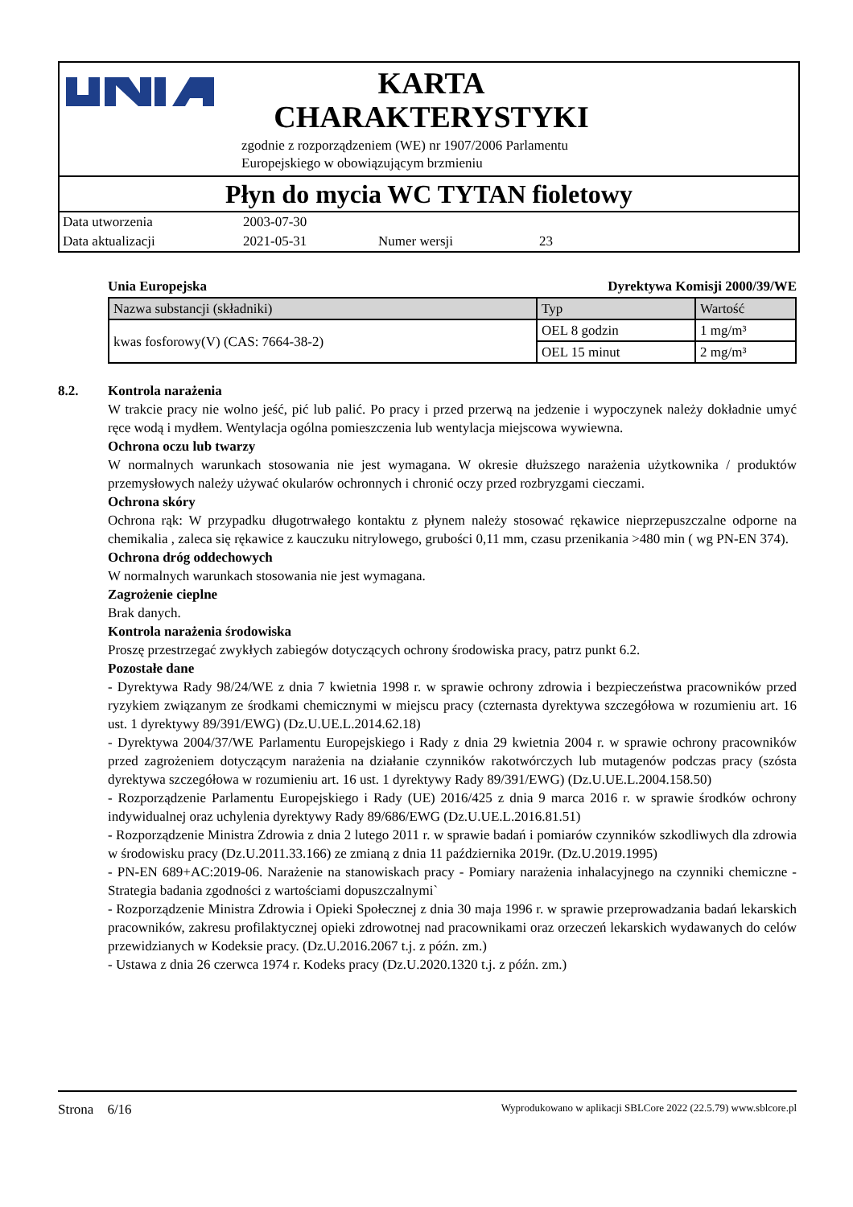KARTA
CHARAKTERYSTYKI
zgodnie z rozporządzeniem (WE) nr 1907/2006 Parlamentu
Europejskiego w obowiązującym brzmieniu
Płyn do mycia WC TYTAN fioletowy
Data utworzenia 2003-07-30
Data aktualizacji 2021-05-31 Numer wersji 23
Unia Europejska Dyrektywa Komisji 2000/39/WE
| Nazwa substancji (składniki) | Typ | Wartość |
| --- | --- | --- |
| kwas fosforowy(V) (CAS: 7664-38-2) | OEL 8 godzin | 1 mg/m³ |
| | OEL 15 minut | 2 mg/m³ |
8.2. Kontrola narażenia
W trakcie pracy nie wolno jeść, pić lub palić. Po pracy i przed przerwą na jedzenie i wypoczynek należy dokładnie umyć ręce wodą i mydłem. Wentylacja ogólna pomieszczenia lub wentylacja miejscowa wywiewna.
Ochrona oczu lub twarzy
W normalnych warunkach stosowania nie jest wymagana. W okresie dłuższego narażenia użytkownika / produktów przemysłowych należy używać okularów ochronnych i chronić oczy przed rozbryzgami cieczami.
Ochrona skóry
Ochrona rąk: W przypadku długotrwałego kontaktu z płynem należy stosować rękawice nieprzepuszczalne odporne na chemikalia , zaleca się rękawice z kauczuku nitrylowego, grubości 0,11 mm, czasu przenikania >480 min ( wg PN-EN 374).
Ochrona dróg oddechowych
W normalnych warunkach stosowania nie jest wymagana.
Zagrożenie cieplne
Brak danych.
Kontrola narażenia środowiska
Proszę przestrzegać zwykłych zabiegów dotyczących ochrony środowiska pracy, patrz punkt 6.2.
Pozostałe dane
- Dyrektywa Rady 98/24/WE z dnia 7 kwietnia 1998 r. w sprawie ochrony zdrowia i bezpieczeństwa pracowników przed ryzykiem związanym ze środkami chemicznymi w miejscu pracy (czternasta dyrektywa szczegółowa w rozumieniu art. 16 ust. 1 dyrektywy 89/391/EWG) (Dz.U.UE.L.2014.62.18)
- Dyrektywa 2004/37/WE Parlamentu Europejskiego i Rady z dnia 29 kwietnia 2004 r. w sprawie ochrony pracowników przed zagrożeniem dotyczącym narażenia na działanie czynników rakotwórczych lub mutagenów podczas pracy (szósta dyrektywa szczegółowa w rozumieniu art. 16 ust. 1 dyrektywy Rady 89/391/EWG) (Dz.U.UE.L.2004.158.50)
- Rozporządzenie Parlamentu Europejskiego i Rady (UE) 2016/425 z dnia 9 marca 2016 r. w sprawie środków ochrony indywidualnej oraz uchylenia dyrektywy Rady 89/686/EWG (Dz.U.UE.L.2016.81.51)
- Rozporządzenie Ministra Zdrowia z dnia 2 lutego 2011 r. w sprawie badań i pomiarów czynników szkodliwych dla zdrowia w środowisku pracy (Dz.U.2011.33.166) ze zmianą z dnia 11 października 2019r. (Dz.U.2019.1995)
- PN-EN 689+AC:2019-06. Narażenie na stanowiskach pracy - Pomiary narażenia inhalacyjnego na czynniki chemiczne - Strategia badania zgodności z wartościami dopuszczalnymi`
- Rozporządzenie Ministra Zdrowia i Opieki Społecznej z dnia 30 maja 1996 r. w sprawie przeprowadzania badań lekarskich pracowników, zakresu profilaktycznej opieki zdrowotnej nad pracownikami oraz orzeczeń lekarskich wydawanych do celów przewidzianych w Kodeksie pracy. (Dz.U.2016.2067 t.j. z późn. zm.)
- Ustawa z dnia 26 czerwca 1974 r. Kodeks pracy (Dz.U.2020.1320 t.j. z późn. zm.)
Strona 6/16 Wyprodukowano w aplikacji SBLCore 2022 (22.5.79) www.sblcore.pl